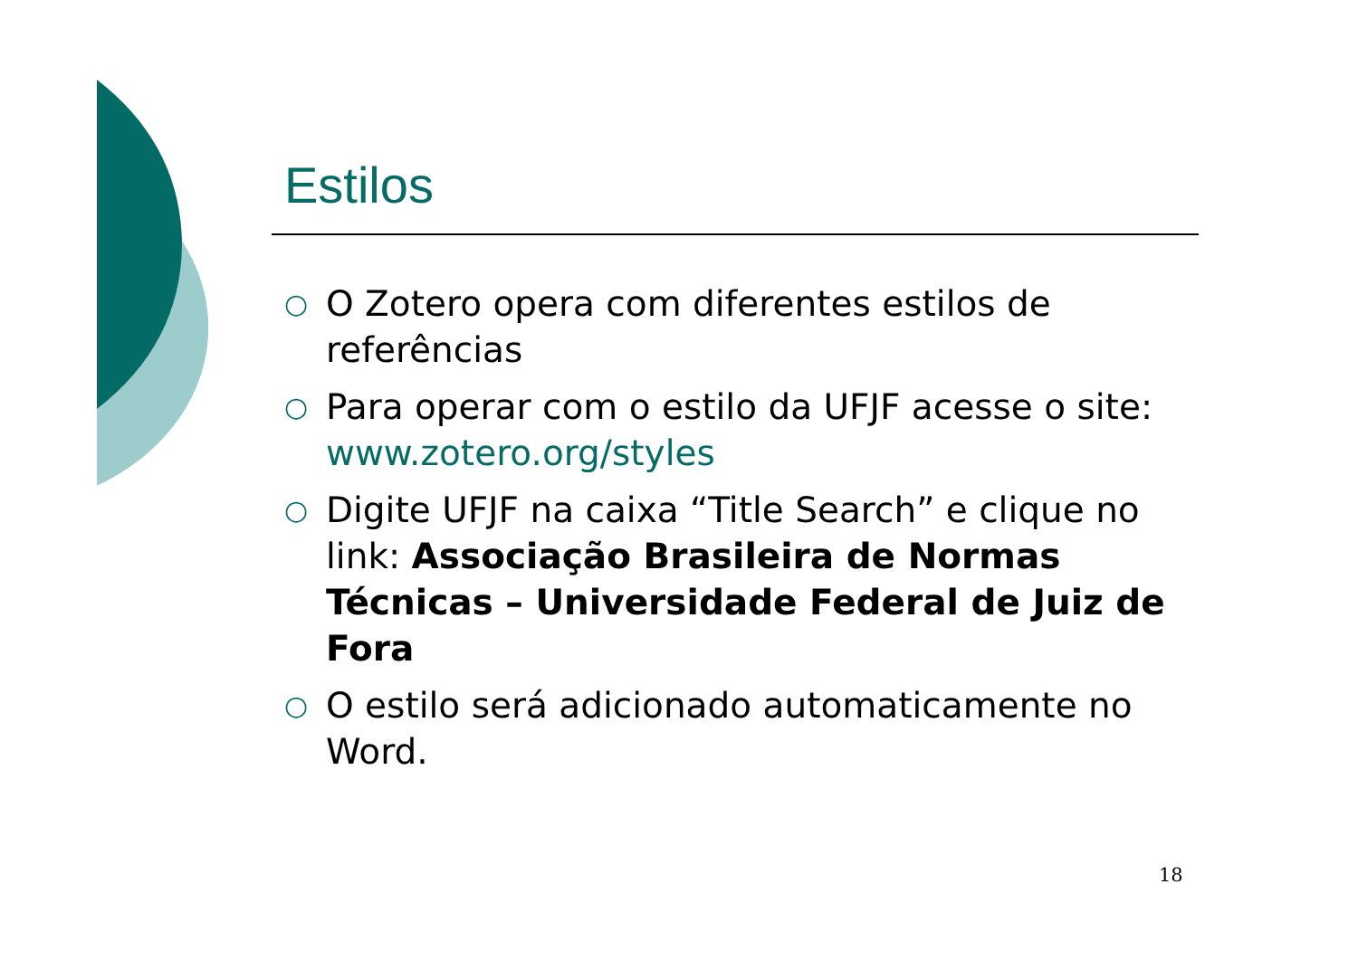Estilos
○ O Zotero opera com diferentes estilos de referências
○ Para operar com o estilo da UFJF acesse o site: www.zotero.org/styles
○ Digite UFJF na caixa “Title Search” e clique no link: Associação Brasileira de Normas Técnicas – Universidade Federal de Juiz de Fora
○ O estilo será adicionado automaticamente no Word.
18